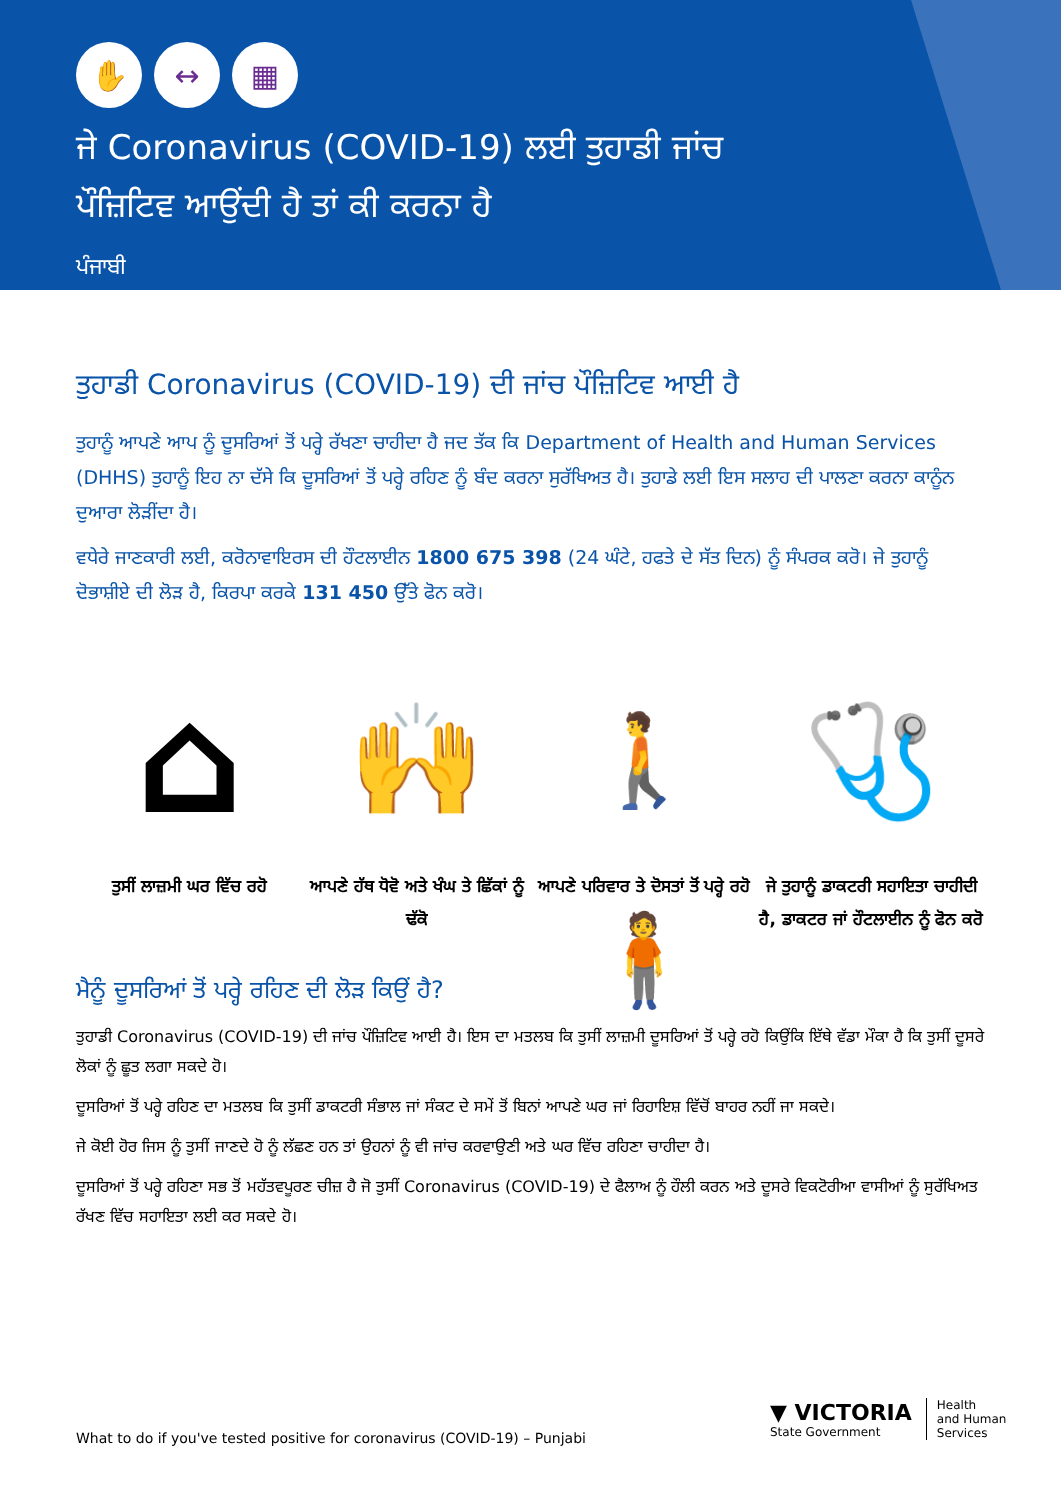✋ ↔ ▦
ਜੇ Coronavirus (COVID-19) ਲਈ ਤੁਹਾਡੀ ਜਾਂਚ
ਪੌਜ਼ਿਟਿਵ ਆਉਂਦੀ ਹੈ ਤਾਂ ਕੀ ਕਰਨਾ ਹੈ
ਪੰਜਾਬੀ
ਤੁਹਾਡੀ Coronavirus (COVID-19) ਦੀ ਜਾਂਚ ਪੌਜ਼ਿਟਿਵ ਆਈ ਹੈ
ਤੁਹਾਨੂੰ ਆਪਣੇ ਆਪ ਨੂੰ ਦੂਸਰਿਆਂ ਤੋਂ ਪਰ੍ਹੇ ਰੱਖਣਾ ਚਾਹੀਦਾ ਹੈ ਜਦ ਤੱਕ ਕਿ Department of Health and Human Services (DHHS) ਤੁਹਾਨੂੰ ਇਹ ਨਾ ਦੱਸੇ ਕਿ ਦੂਸਰਿਆਂ ਤੋਂ ਪਰ੍ਹੇ ਰਹਿਣ ਨੂੰ ਬੰਦ ਕਰਨਾ ਸੁਰੱਖਿਅਤ ਹੈ। ਤੁਹਾਡੇ ਲਈ ਇਸ ਸਲਾਹ ਦੀ ਪਾਲਣਾ ਕਰਨਾ ਕਾਨੂੰਨ ਦੁਆਰਾ ਲੋੜੀਂਦਾ ਹੈ।
ਵਧੇਰੇ ਜਾਣਕਾਰੀ ਲਈ, ਕਰੋਨਾਵਾਇਰਸ ਦੀ ਹੌਟਲਾਈਨ 1800 675 398 (24 ਘੰਟੇ, ਹਫਤੇ ਦੇ ਸੱਤ ਦਿਨ) ਨੂੰ ਸੰਪਰਕ ਕਰੋ। ਜੇ ਤੁਹਾਨੂੰ ਦੋਭਾਸ਼ੀਏ ਦੀ ਲੋੜ ਹੈ, ਕਿਰਪਾ ਕਰਕੇ 131 450 ਉੱਤੇ ਫੋਨ ਕਰੋ।
⌂
ਤੁਸੀਂ ਲਾਜ਼ਮੀ ਘਰ ਵਿੱਚ ਰਹੋ
🙌
ਆਪਣੇ ਹੱਥ ਧੋਵੋ ਅਤੇ ਖੰਘ ਤੇ ਛਿੱਕਾਂ ਨੂੰ ਢੱਕੋ
🚶 🧍
ਆਪਣੇ ਪਰਿਵਾਰ ਤੇ ਦੋਸਤਾਂ ਤੋਂ ਪਰ੍ਹੇ ਰਹੋ
🩺
ਜੇ ਤੁਹਾਨੂੰ ਡਾਕਟਰੀ ਸਹਾਇਤਾ ਚਾਹੀਦੀ ਹੈ, ਡਾਕਟਰ ਜਾਂ ਹੌਟਲਾਈਨ ਨੂੰ ਫੋਨ ਕਰੋ
ਮੈਨੂੰ ਦੂਸਰਿਆਂ ਤੋਂ ਪਰ੍ਹੇ ਰਹਿਣ ਦੀ ਲੋੜ ਕਿਉਂ ਹੈ?
ਤੁਹਾਡੀ Coronavirus (COVID-19) ਦੀ ਜਾਂਚ ਪੌਜ਼ਿਟਿਵ ਆਈ ਹੈ। ਇਸ ਦਾ ਮਤਲਬ ਕਿ ਤੁਸੀਂ ਲਾਜ਼ਮੀ ਦੂਸਰਿਆਂ ਤੋਂ ਪਰ੍ਹੇ ਰਹੋ ਕਿਉਂਕਿ ਇੱਥੇ ਵੱਡਾ ਮੌਕਾ ਹੈ ਕਿ ਤੁਸੀਂ ਦੂਸਰੇ ਲੋਕਾਂ ਨੂੰ ਛੂਤ ਲਗਾ ਸਕਦੇ ਹੋ।
ਦੂਸਰਿਆਂ ਤੋਂ ਪਰ੍ਹੇ ਰਹਿਣ ਦਾ ਮਤਲਬ ਕਿ ਤੁਸੀਂ ਡਾਕਟਰੀ ਸੰਭਾਲ ਜਾਂ ਸੰਕਟ ਦੇ ਸਮੇਂ ਤੋਂ ਬਿਨਾਂ ਆਪਣੇ ਘਰ ਜਾਂ ਰਿਹਾਇਸ਼ ਵਿੱਚੋਂ ਬਾਹਰ ਨਹੀਂ ਜਾ ਸਕਦੇ।
ਜੇ ਕੋਈ ਹੋਰ ਜਿਸ ਨੂੰ ਤੁਸੀਂ ਜਾਣਦੇ ਹੋ ਨੂੰ ਲੱਛਣ ਹਨ ਤਾਂ ਉਹਨਾਂ ਨੂੰ ਵੀ ਜਾਂਚ ਕਰਵਾਉਣੀ ਅਤੇ ਘਰ ਵਿੱਚ ਰਹਿਣਾ ਚਾਹੀਦਾ ਹੈ।
ਦੂਸਰਿਆਂ ਤੋਂ ਪਰ੍ਹੇ ਰਹਿਣਾ ਸਭ ਤੋਂ ਮਹੱਤਵਪੂਰਣ ਚੀਜ਼ ਹੈ ਜੋ ਤੁਸੀਂ Coronavirus (COVID-19) ਦੇ ਫੈਲਾਅ ਨੂੰ ਹੌਲੀ ਕਰਨ ਅਤੇ ਦੂਸਰੇ ਵਿਕਟੋਰੀਆ ਵਾਸੀਆਂ ਨੂੰ ਸੁਰੱਖਿਅਤ ਰੱਖਣ ਵਿੱਚ ਸਹਾਇਤਾ ਲਈ ਕਰ ਸਕਦੇ ਹੋ।
What to do if you've tested positive for coronavirus (COVID-19) – Punjabi
▼ VICTORIA
State Government
Health
and Human
Services